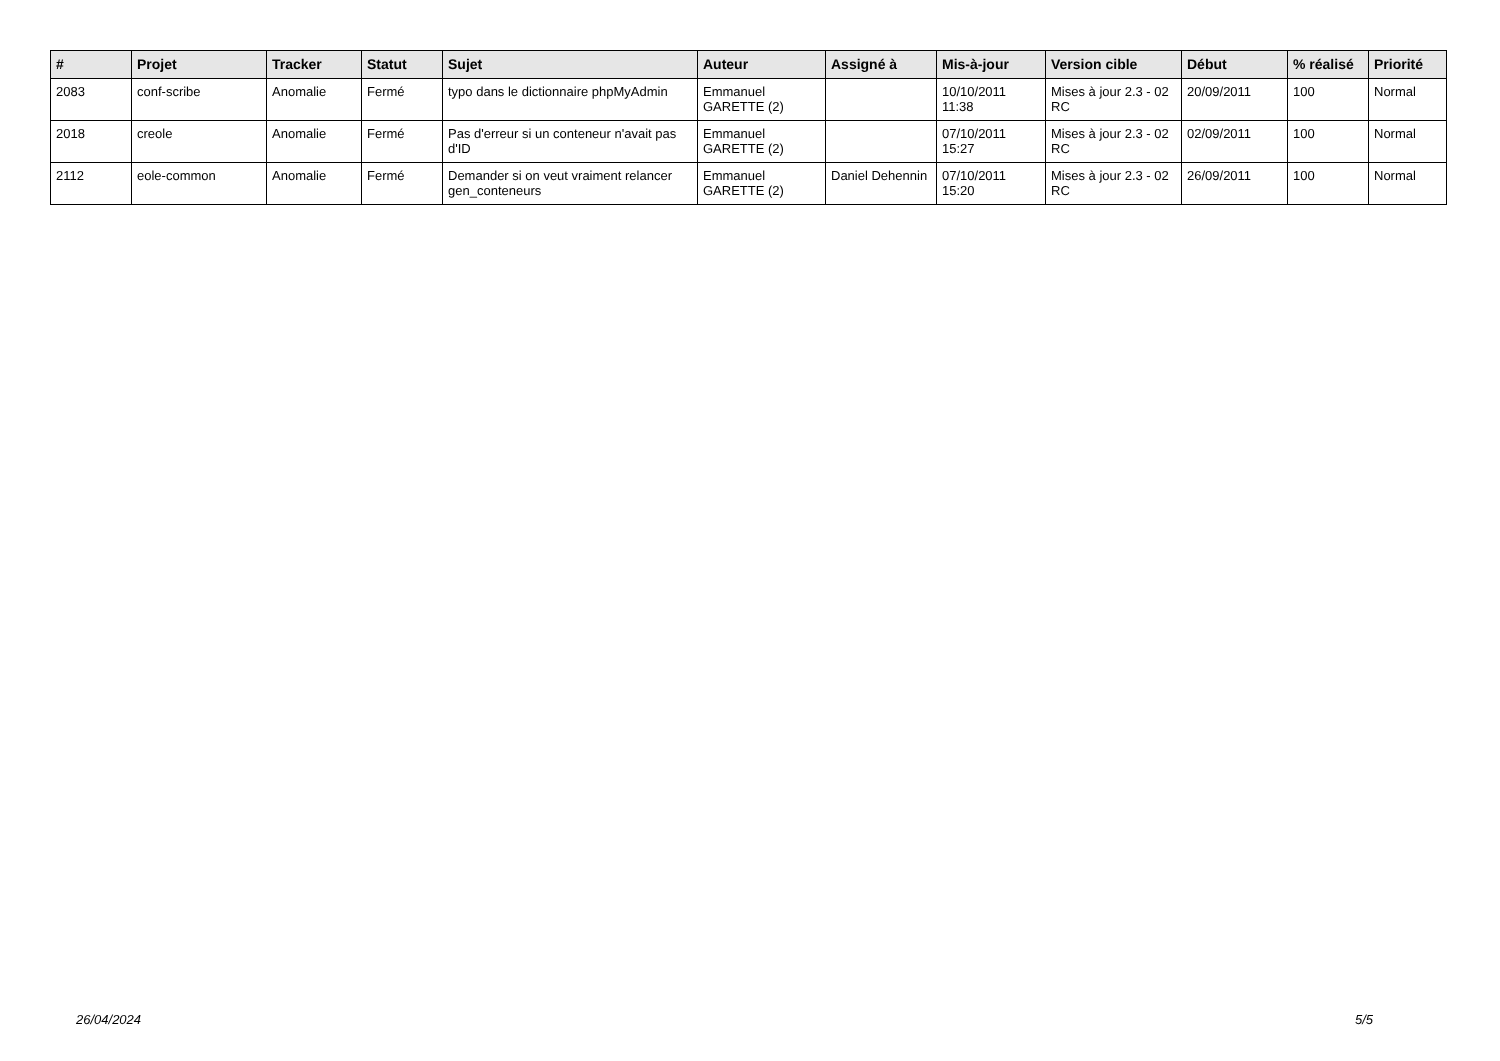| # | Projet | Tracker | Statut | Sujet | Auteur | Assigné à | Mis-à-jour | Version cible | Début | % réalisé | Priorité |
| --- | --- | --- | --- | --- | --- | --- | --- | --- | --- | --- | --- |
| 2083 | conf-scribe | Anomalie | Fermé | typo dans le dictionnaire phpMyAdmin | Emmanuel GARETTE (2) | | 10/10/2011 11:38 | Mises à jour 2.3 - 02 RC | 20/09/2011 | 100 | Normal |
| 2018 | creole | Anomalie | Fermé | Pas d'erreur si un conteneur n'avait pas d'ID | Emmanuel GARETTE (2) | | 07/10/2011 15:27 | Mises à jour 2.3 - 02 RC | 02/09/2011 | 100 | Normal |
| 2112 | eole-common | Anomalie | Fermé | Demander si on veut vraiment relancer gen_conteneurs | Emmanuel GARETTE (2) | Daniel Dehennin | 07/10/2011 15:20 | Mises à jour 2.3 - 02 RC | 26/09/2011 | 100 | Normal |
26/04/2024 5/5